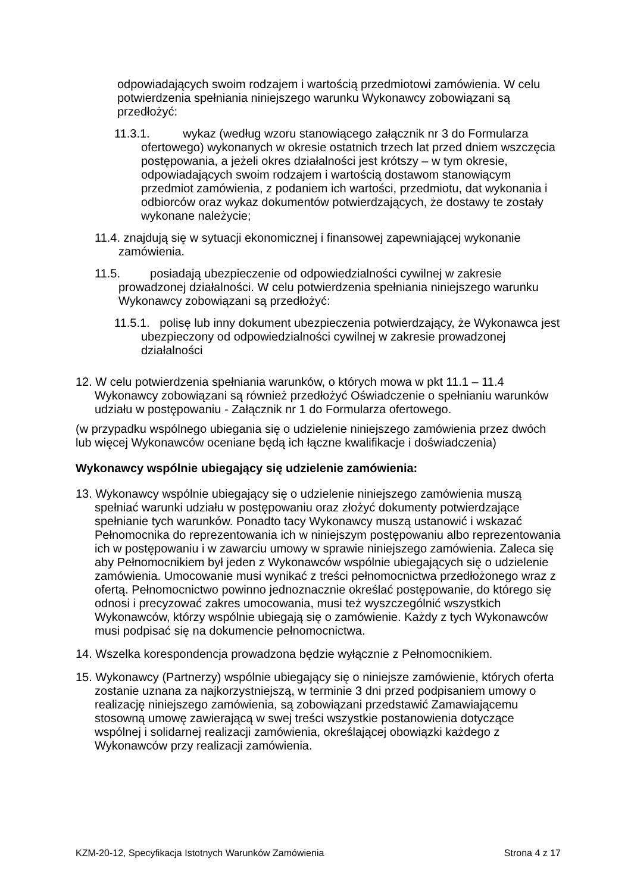odpowiadających swoim rodzajem i wartością przedmiotowi zamówienia. W celu potwierdzenia spełniania niniejszego warunku Wykonawcy zobowiązani są przedłożyć:
11.3.1. wykaz (według wzoru stanowiącego załącznik nr 3 do Formularza ofertowego) wykonanych w okresie ostatnich trzech lat przed dniem wszczęcia postępowania, a jeżeli okres działalności jest krótszy – w tym okresie, odpowiadających swoim rodzajem i wartością dostawom stanowiącym przedmiot zamówienia, z podaniem ich wartości, przedmiotu, dat wykonania i odbiorców oraz wykaz dokumentów potwierdzających, że dostawy te zostały wykonane należycie;
11.4. znajdują się w sytuacji ekonomicznej i finansowej zapewniającej wykonanie zamówienia.
11.5. posiadają ubezpieczenie od odpowiedzialności cywilnej w zakresie prowadzonej działalności. W celu potwierdzenia spełniania niniejszego warunku Wykonawcy zobowiązani są przedłożyć:
11.5.1. polisę lub inny dokument ubezpieczenia potwierdzający, że Wykonawca jest ubezpieczony od odpowiedzialności cywilnej w zakresie prowadzonej działalności
12. W celu potwierdzenia spełniania warunków, o których mowa w pkt 11.1 – 11.4 Wykonawcy zobowiązani są również przedłożyć Oświadczenie o spełnianiu warunków udziału w postępowaniu - Załącznik nr 1 do Formularza ofertowego.
(w przypadku wspólnego ubiegania się o udzielenie niniejszego zamówienia przez dwóch lub więcej Wykonawców oceniane będą ich łączne kwalifikacje i doświadczenia)
Wykonawcy wspólnie ubiegający się udzielenie zamówienia:
13. Wykonawcy wspólnie ubiegający się o udzielenie niniejszego zamówienia muszą spełniać warunki udziału w postępowaniu oraz złożyć dokumenty potwierdzające spełnianie tych warunków. Ponadto tacy Wykonawcy muszą ustanowić i wskazać Pełnomocnika do reprezentowania ich w niniejszym postępowaniu albo reprezentowania ich w postępowaniu i w zawarciu umowy w sprawie niniejszego zamówienia. Zaleca się aby Pełnomocnikiem był jeden z Wykonawców wspólnie ubiegających się o udzielenie zamówienia. Umocowanie musi wynikać z treści pełnomocnictwa przedłożonego wraz z ofertą. Pełnomocnictwo powinno jednoznacznie określać postępowanie, do którego się odnosi i precyzować zakres umocowania, musi też wyszczególnić wszystkich Wykonawców, którzy wspólnie ubiegają się o zamówienie. Każdy z tych Wykonawców musi podpisać się na dokumencie pełnomocnictwa.
14. Wszelka korespondencja prowadzona będzie wyłącznie z Pełnomocnikiem.
15. Wykonawcy (Partnerzy) wspólnie ubiegający się o niniejsze zamówienie, których oferta zostanie uznana za najkorzystniejszą, w terminie 3 dni przed podpisaniem umowy o realizację niniejszego zamówienia, są zobowiązani przedstawić Zamawiającemu stosowną umowę zawierającą w swej treści wszystkie postanowienia dotyczące wspólnej i solidarnej realizacji zamówienia, określającej obowiązki każdego z Wykonawców przy realizacji zamówienia.
KZM-20-12, Specyfikacja Istotnych Warunków Zamówienia Strona 4 z 17